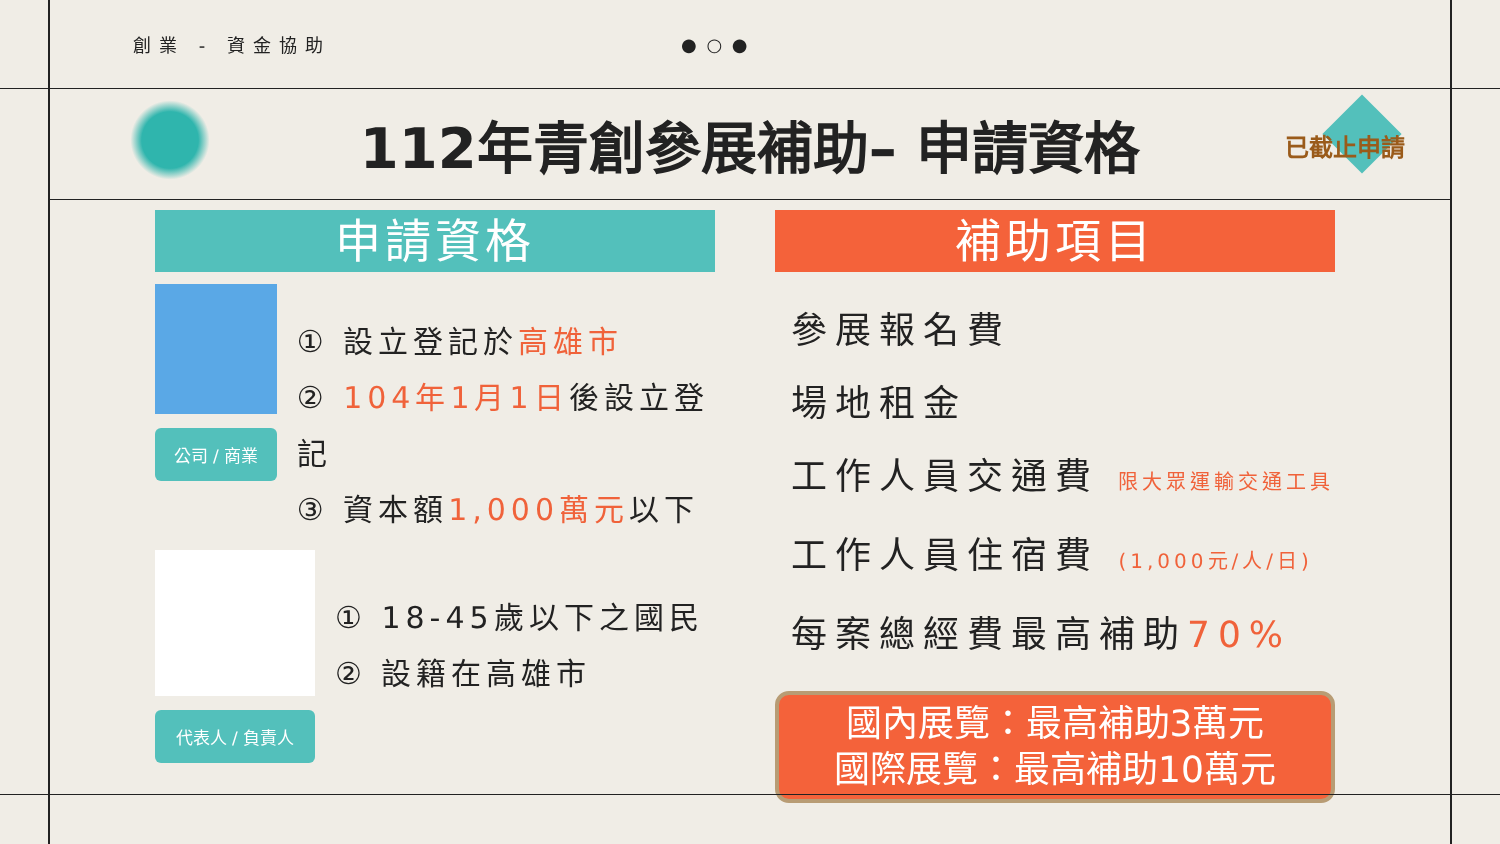創業 - 資金協助 ● ○ ●
112年青創參展補助– 申請資格
已截止申請
申請資格
公司 / 商業
① 設立登記於高雄市
② 104年1月1日後設立登記
③ 資本額1,000萬元以下
代表人 / 負責人
① 18-45歲以下之國民
② 設籍在高雄市
補助項目
參展報名費
場地租金
工作人員交通費 限大眾運輸交通工具
工作人員住宿費 (1,000元/人/日)
每案總經費最高補助70%
國內展覽：最高補助3萬元
國際展覽：最高補助10萬元